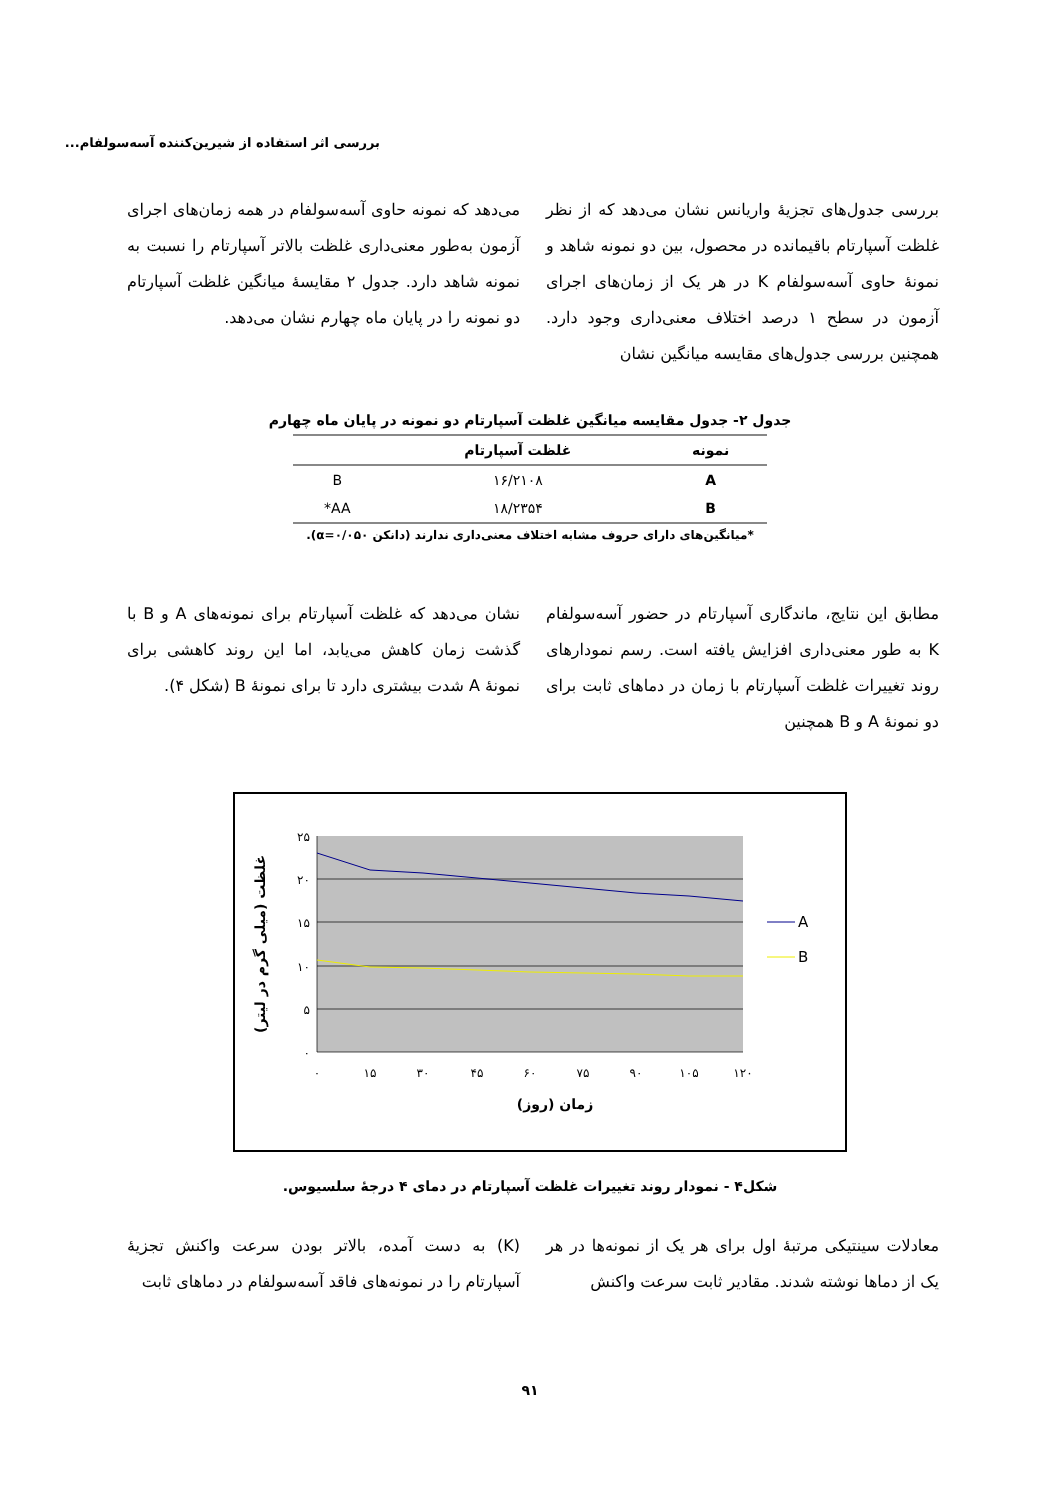بررسی اثر استفاده از شیرین‌کننده آسه‌سولفام...
بررسی جدول‌های تجزیهٔ واریانس نشان می‌دهد که از نظر غلظت آسپارتام باقیمانده در محصول، بین دو نمونه شاهد و نمونهٔ حاوی آسه‌سولفام K در هر یک از زمان‌های اجرای آزمون در سطح ۱ درصد اختلاف معنی‌داری وجود دارد. همچنین بررسی جدول‌های مقایسه میانگین نشان
می‌دهد که نمونه حاوی آسه‌سولفام در همه زمان‌های اجرای آزمون به‌طور معنی‌داری غلظت بالاتر آسپارتام را نسبت به نمونه شاهد دارد. جدول ۲ مقایسهٔ میانگین غلظت آسپارتام دو نمونه را در پایان ماه چهارم نشان می‌دهد.
جدول ۲- جدول مقایسه میانگین غلظت آسپارتام دو نمونه در پایان ماه چهارم
| نمونه | غلظت آسپارتام | |
| --- | --- | --- |
| A | ۱۶/۲۱۰۸ | B |
| B | ۱۸/۲۳۵۴ | AA* |
*میانگین‌های دارای حروف مشابه اختلاف معنی‌داری ندارند (دانکن α=۰/۰۵۰).
مطابق این نتایج، ماندگاری آسپارتام در حضور آسه‌سولفام K به طور معنی‌داری افزایش یافته است. رسم نمودارهای روند تغییرات غلظت آسپارتام با زمان در دماهای ثابت برای دو نمونهٔ A و B همچنین
نشان می‌دهد که غلظت آسپارتام برای نمونه‌های A و B با گذشت زمان کاهش می‌یابد، اما این روند کاهشی برای نمونهٔ A شدت بیشتری دارد تا برای نمونهٔ B (شکل ۴).
۲۵
۲۰
۱۵
۱۰
۵
۰
۰
۱۵
۳۰
۴۵
۶۰
۷۵
۹۰
۱۰۵
۱۲۰
زمان (روز)
A
B
غلظت (میلی گرم در لیتر)
شکل۴ - نمودار روند تغییرات غلظت آسپارتام در دمای ۴ درجهٔ سلسیوس.
معادلات سینتیکی مرتبهٔ اول برای هر یک از نمونه‌ها در هر یک از دماها نوشته شدند. مقادیر ثابت سرعت واکنش
(K) به دست آمده، بالاتر بودن سرعت واکنش تجزیهٔ آسپارتام را در نمونه‌های فاقد آسه‌سولفام در دماهای ثابت
۹۱